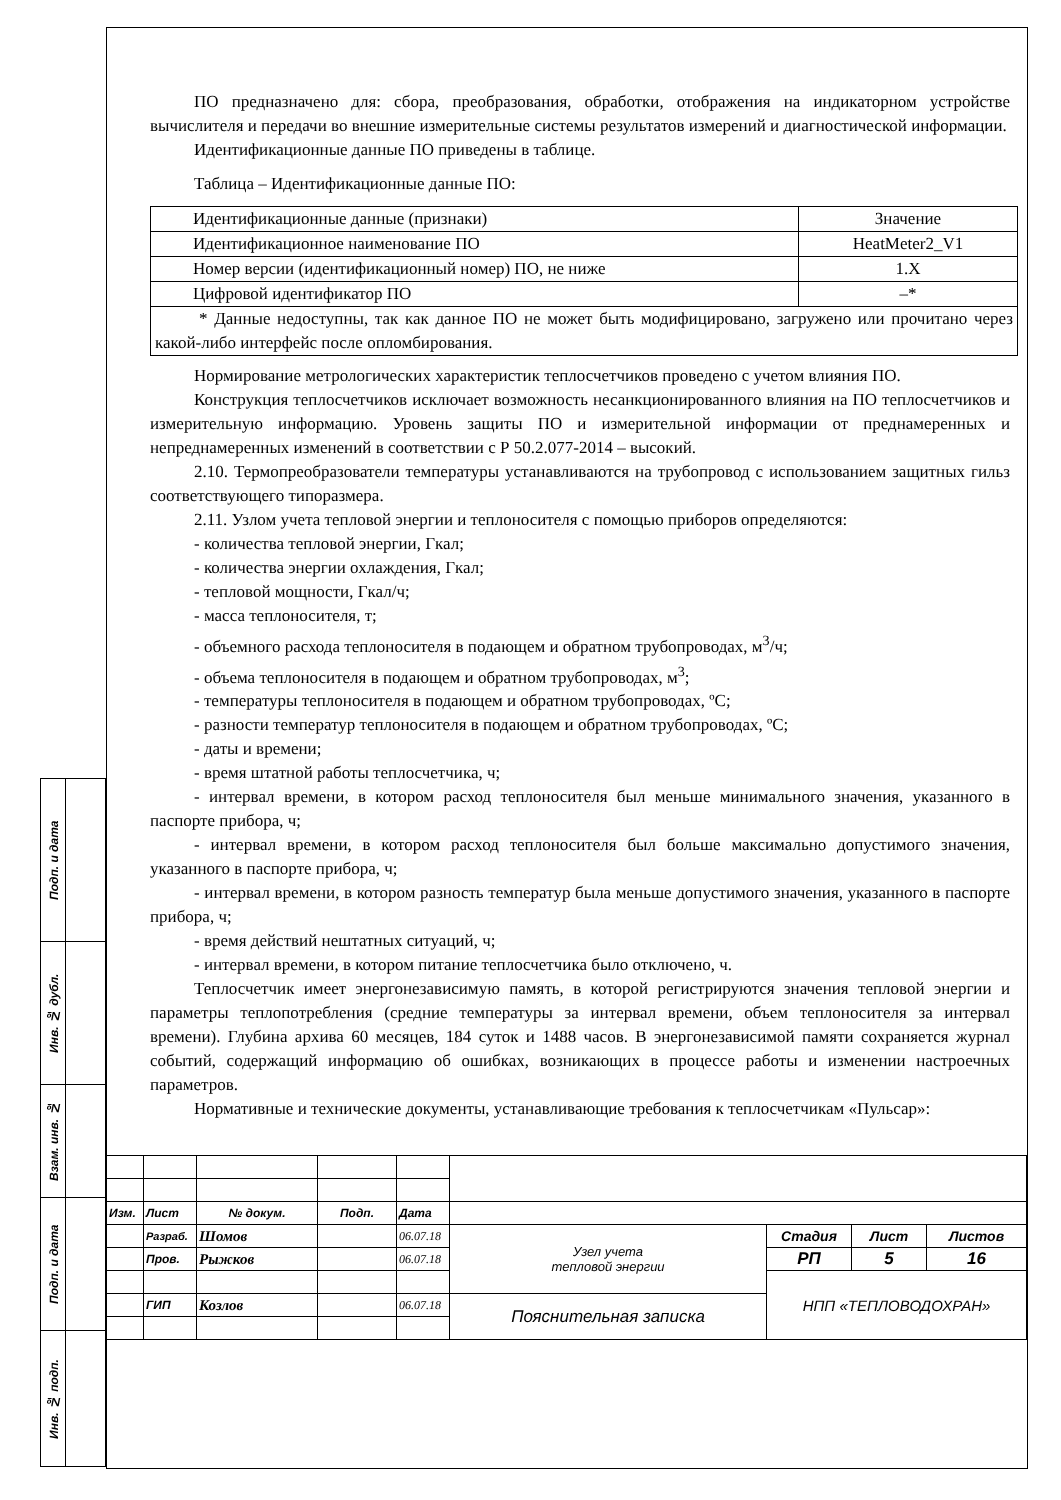| Подп. и дата | |
| Инв. № дубл. | |
| Взам. инв. № | |
| Подп. и дата | |
| Инв. № подп. | |
ПО предназначено для: сбора, преобразования, обработки, отображения на индикаторном устройстве вычислителя и передачи во внешние измерительные системы результатов измерений и диагностической информации.
Идентификационные данные ПО приведены в таблице.
Таблица – Идентификационные данные ПО:
| Идентификационные данные (признаки) | Значение |
| Идентификационное наименование ПО | HeatMeter2_V1 |
| Номер версии (идентификационный номер) ПО, не ниже | 1.X |
| Цифровой идентификатор ПО | –* |
| * Данные недоступны, так как данное ПО не может быть модифицировано, загружено или прочитано через какой-либо интерфейс после опломбирования. | |
Нормирование метрологических характеристик теплосчетчиков проведено с учетом влияния ПО.
Конструкция теплосчетчиков исключает возможность несанкционированного влияния на ПО теплосчетчиков и измерительную информацию. Уровень защиты ПО и измерительной информации от преднамеренных и непреднамеренных изменений в соответствии с Р 50.2.077-2014 – высокий.
2.10. Термопреобразователи температуры устанавливаются на трубопровод с использованием защитных гильз соответствующего типоразмера.
2.11. Узлом учета тепловой энергии и теплоносителя с помощью приборов определяются:
- количества тепловой энергии, Гкал;
- количества энергии охлаждения, Гкал;
- тепловой мощности, Гкал/ч;
- масса теплоносителя, т;
- объемного расхода теплоносителя в подающем и обратном трубопроводах, м<sup>3</sup>/ч;
- объема теплоносителя в подающем и обратном трубопроводах, м<sup>3</sup>;
- температуры теплоносителя в подающем и обратном трубопроводах, ºС;
- разности температур теплоносителя в подающем и обратном трубопроводах, ºС;
- даты и времени;
- время штатной работы теплосчетчика, ч;
- интервал времени, в котором расход теплоносителя был меньше минимального значения, указанного в паспорте прибора, ч;
- интервал времени, в котором расход теплоносителя был больше максимально допустимого значения, указанного в паспорте прибора, ч;
- интервал времени, в котором разность температур была меньше допустимого значения, указанного в паспорте прибора, ч;
- время действий нештатных ситуаций, ч;
- интервал времени, в котором питание теплосчетчика было отключено, ч.
Теплосчетчик имеет энергонезависимую память, в которой регистрируются значения тепловой энергии и параметры теплопотребления (средние температуры за интервал времени, объем теплоносителя за интервал времени). Глубина архива 60 месяцев, 184 суток и 1488 часов. В энергонезависимой памяти сохраняется журнал событий, содержащий информацию об ошибках, возникающих в процессе работы и изменении настроечных параметров.
Нормативные и технические документы, устанавливающие требования к теплосчетчикам «Пульсар»:
| Изм. | Лист | № докум. | Подп. | Дата | | | | |
| | Разраб. | Шомов | | 06.07.18 | Узел учета тепловой энергии | Стадия | Лист | Листов |
| | Пров. | Рыжков | | 06.07.18 | | РП | 5 | 16 |
| | | | | | | НПП «ТЕПЛОВОДОХРАН» | | |
| | ГИП | Козлов | | 06.07.18 | Пояснительная записка | | | |